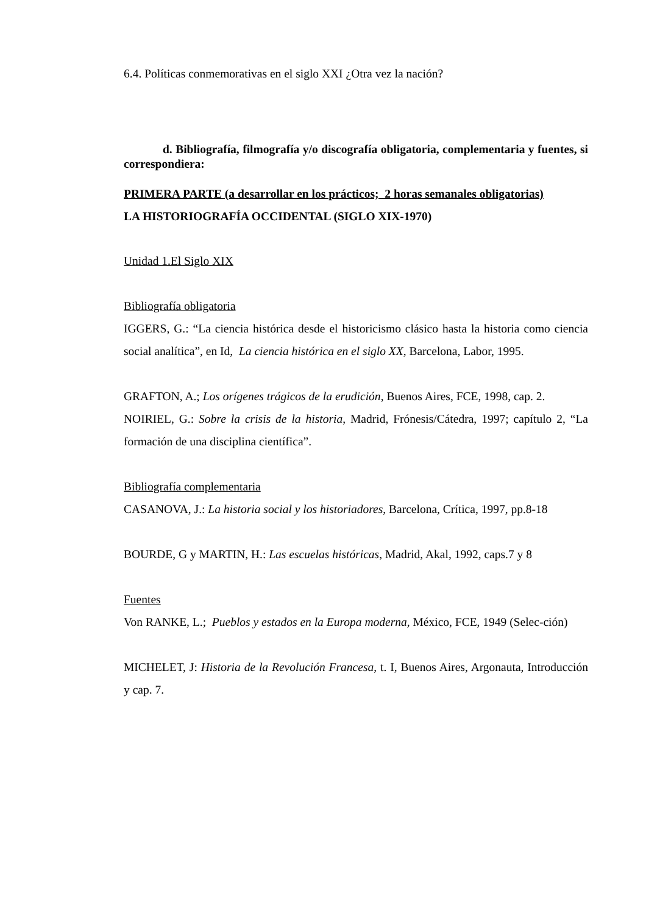6.4. Políticas conmemorativas en el siglo XXI ¿Otra vez la nación?
d. Bibliografía, filmografía y/o discografía obligatoria, complementaria y fuentes, si correspondiera:
PRIMERA PARTE (a desarrollar en los prácticos; 2 horas semanales obligatorias)
LA HISTORIOGRAFÍA OCCIDENTAL (SIGLO XIX-1970)
Unidad 1.El Siglo XIX
Bibliografía obligatoria
IGGERS, G.: “La ciencia histórica desde el historicismo clásico hasta la historia como ciencia social analítica”, en Id, La ciencia histórica en el siglo XX, Barcelona, Labor, 1995.
GRAFTON, A.; Los orígenes trágicos de la erudición, Buenos Aires, FCE, 1998, cap. 2.
NOIRIEL, G.: Sobre la crisis de la historia, Madrid, Frónesis/Cátedra, 1997; capítulo 2, “La formación de una disciplina científica”.
Bibliografía complementaria
CASANOVA, J.: La historia social y los historiadores, Barcelona, Crítica, 1997, pp.8-18
BOURDE, G y MARTIN, H.: Las escuelas históricas, Madrid, Akal, 1992, caps.7 y 8
Fuentes
Von RANKE, L.; Pueblos y estados en la Europa moderna, México, FCE, 1949 (Selec-ción)
MICHELET, J: Historia de la Revolución Francesa, t. I, Buenos Aires, Argonauta, Introducción y cap. 7.